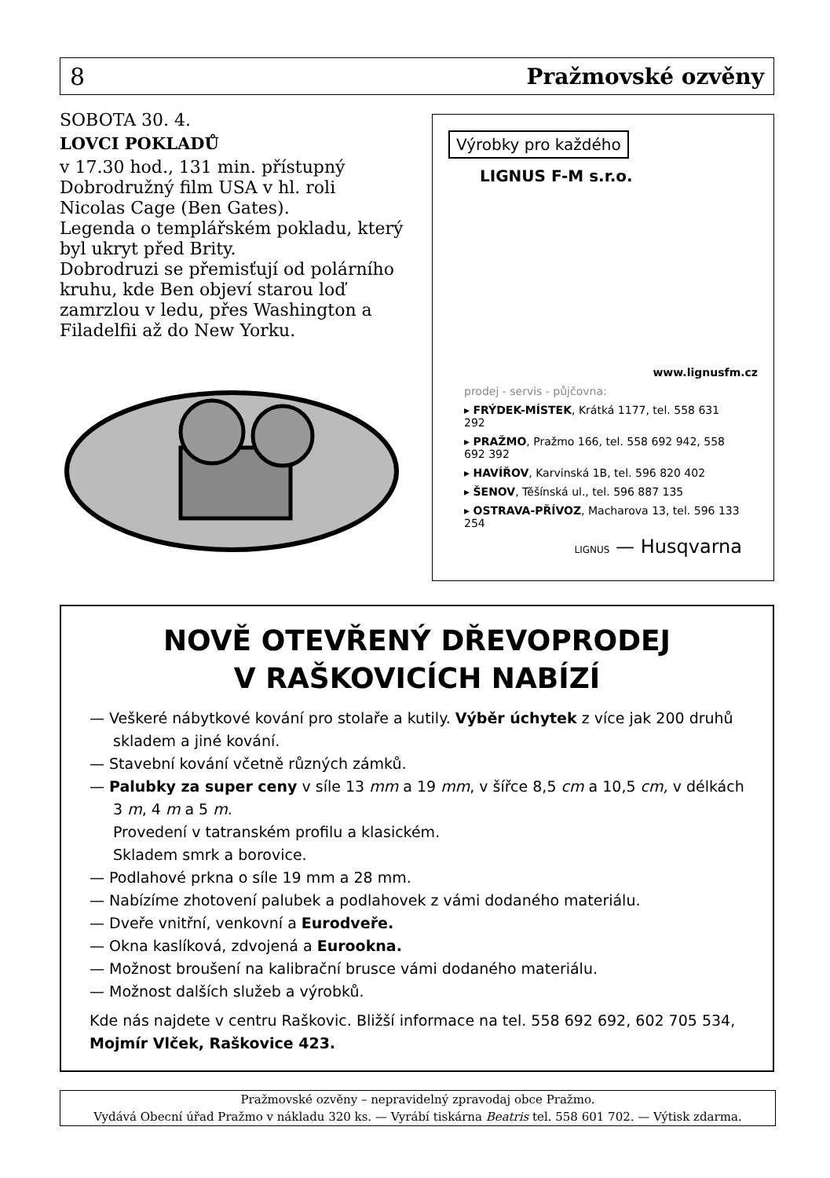8 Pražmovské ozvěny
SOBOTA 30. 4.
LOVCI POKLADŮ
v 17.30 hod., 131 min. přístupný Dobrodružný film USA v hl. roli Nicolas Cage (Ben Gates).
Legenda o templářském pokladu, který byl ukryt před Brity.
Dobrodruzi se přemisťují od polárního kruhu, kde Ben objeví starou loď zamrzlou v ledu, přes Washington a Filadelfii až do New Yorku.
Výrobky pro každého
LIGNUS F-M s.r.o.
www.lignusfm.cz
prodej - servis - půjčovna:
▸ FRÝDEK-MÍSTEK, Krátká 1177, tel. 558 631 292
▸ PRAŽMO, Pražmo 166, tel. 558 692 942, 558 692 392
▸ HAVÍŘOV, Karvinská 1B, tel. 596 820 402
▸ ŠENOV, Těšínská ul., tel. 596 887 135
▸ OSTRAVA-PŘÍVOZ, Macharova 13, tel. 596 133 254
LIGNUS — Husqvarna
NOVĚ OTEVŘENÝ DŘEVOPRODEJ
V RAŠKOVICÍCH NABÍZÍ
— Veškeré nábytkové kování pro stolaře a kutily. Výběr úchytek z více jak 200 druhů skladem a jiné kování.
— Stavební kování včetně různých zámků.
— Palubky za super ceny v síle 13 mm a 19 mm, v šířce 8,5 cm a 10,5 cm, v délkách 3 m, 4 m a 5 m.
Provedení v tatranském profilu a klasickém.
Skladem smrk a borovice.
— Podlahové prkna o síle 19 mm a 28 mm.
— Nabízíme zhotovení palubek a podlahovek z vámi dodaného materiálu.
— Dveře vnitřní, venkovní a Eurodveře.
— Okna kaslíková, zdvojená a Eurookna.
— Možnost broušení na kalibrační brusce vámi dodaného materiálu.
— Možnost dalších služeb a výrobků.
Kde nás najdete v centru Raškovic. Bližší informace na tel. 558 692 692, 602 705 534, Mojmír Vlček, Raškovice 423.
Pražmovské ozvěny – nepravidelný zpravodaj obce Pražmo.
Vydává Obecní úřad Pražmo v nákladu 320 ks. — Vyrábí tiskárna Beatris tel. 558 601 702. — Výtisk zdarma.